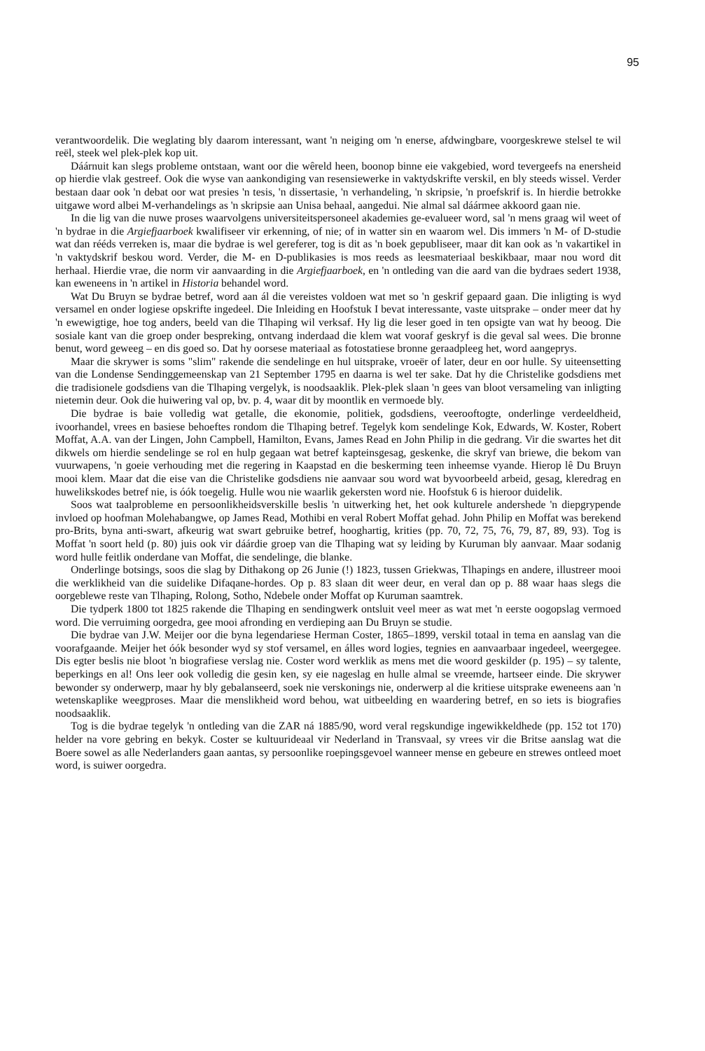95
verantwoordelik. Die weglating bly daarom interessant, want 'n neiging om 'n enerse, afdwingbare, voorgeskrewe stelsel te wil reël, steek wel plek-plek kop uit.
Dáárnuit kan slegs probleme ontstaan, want oor die wêreld heen, boonop binne eie vakgebied, word tevergeefs na enersheid op hierdie vlak gestreef. Ook die wyse van aankondiging van resensiewerke in vaktydskrifte verskil, en bly steeds wissel. Verder bestaan daar ook 'n debat oor wat presies 'n tesis, 'n dissertasie, 'n verhandeling, 'n skripsie, 'n proefskrif is. In hierdie betrokke uitgawe word albei M-verhandelings as 'n skripsie aan Unisa behaal, aangedui. Nie almal sal dáármee akkoord gaan nie.
In die lig van die nuwe proses waarvolgens universiteitspersoneel akademies ge-evalueer word, sal 'n mens graag wil weet of 'n bydrae in die Argiefjaarboek kwalifiseer vir erkenning, of nie; of in watter sin en waarom wel. Dis immers 'n M- of D-studie wat dan rééds verreken is, maar die bydrae is wel gereferer, tog is dit as 'n boek gepubliseer, maar dit kan ook as 'n vakartikel in 'n vaktydskrif beskou word. Verder, die M- en D-publikasies is mos reeds as leesmateriaal beskikbaar, maar nou word dit herhaal. Hierdie vrae, die norm vir aanvaarding in die Argiefjaarboek, en 'n ontleding van die aard van die bydraes sedert 1938, kan eweneens in 'n artikel in Historia behandel word.
Wat Du Bruyn se bydrae betref, word aan ál die vereistes voldoen wat met so 'n geskrif gepaard gaan. Die inligting is wyd versamel en onder logiese opskrifte ingedeel. Die Inleiding en Hoofstuk I bevat interessante, vaste uitsprake – onder meer dat hy 'n ewewigtige, hoe tog anders, beeld van die Tlhaping wil verksaf. Hy lig die leser goed in ten opsigte van wat hy beoog. Die sosiale kant van die groep onder bespreking, ontvang inderdaad die klem wat vooraf geskryf is die geval sal wees. Die bronne benut, word geweeg – en dis goed so. Dat hy oorsese materiaal as fotostatiese bronne geraadpleeg het, word aangeprys.
Maar die skrywer is soms "slim" rakende die sendelinge en hul uitsprake, vroeër of later, deur en oor hulle. Sy uiteensetting van die Londense Sendinggemeenskap van 21 September 1795 en daarna is wel ter sake. Dat hy die Christelike godsdiens met die tradisionele godsdiens van die Tlhaping vergelyk, is noodsaaklik. Plek-plek slaan 'n gees van bloot versameling van inligting nietemin deur. Ook die huiwering val op, bv. p. 4, waar dit by moontlik en vermoede bly.
Die bydrae is baie volledig wat getalle, die ekonomie, politiek, godsdiens, veerooftogte, onderlinge verdeeldheid, ivoorhandel, vrees en basiese behoeftes rondom die Tlhaping betref. Tegelyk kom sendelinge Kok, Edwards, W. Koster, Robert Moffat, A.A. van der Lingen, John Campbell, Hamilton, Evans, James Read en John Philip in die gedrang. Vir die swartes het dit dikwels om hierdie sendelinge se rol en hulp gegaan wat betref kapteinsgesag, geskenke, die skryf van briewe, die bekom van vuurwapens, 'n goeie verhouding met die regering in Kaapstad en die beskerming teen inheemse vyande. Hierop lê Du Bruyn mooi klem. Maar dat die eise van die Christelike godsdiens nie aanvaar sou word wat byvoorbeeld arbeid, gesag, kleredrag en huwelikskodes betref nie, is óók toegelig. Hulle wou nie waarlik gekersten word nie. Hoofstuk 6 is hieroor duidelik.
Soos wat taalprobleme en persoonlikheidsverskille beslis 'n uitwerking het, het ook kulturele andershede 'n diepgrypende invloed op hoofman Molehabangwe, op James Read, Mothibi en veral Robert Moffat gehad. John Philip en Moffat was berekend pro-Brits, byna anti-swart, afkeurig wat swart gebruike betref, hooghartig, krities (pp. 70, 72, 75, 76, 79, 87, 89, 93). Tog is Moffat 'n soort held (p. 80) juis ook vir dáárdie groep van die Tlhaping wat sy leiding by Kuruman bly aanvaar. Maar sodanig word hulle feitlik onderdane van Moffat, die sendelinge, die blanke.
Onderlinge botsings, soos die slag by Dithakong op 26 Junie (!) 1823, tussen Griekwas, Tlhapings en andere, illustreer mooi die werklikheid van die suidelike Difaqane-hordes. Op p. 83 slaan dit weer deur, en veral dan op p. 88 waar haas slegs die oorgeblewe reste van Tlhaping, Rolong, Sotho, Ndebele onder Moffat op Kuruman saamtrek.
Die tydperk 1800 tot 1825 rakende die Tlhaping en sendingwerk ontsluit veel meer as wat met 'n eerste oogopslag vermoed word. Die verruiming oorgedra, gee mooi afronding en verdieping aan Du Bruyn se studie.
Die bydrae van J.W. Meijer oor die byna legendariese Herman Coster, 1865–1899, verskil totaal in tema en aanslag van die voorafgaande. Meijer het óók besonder wyd sy stof versamel, en álles word logies, tegnies en aanvaarbaar ingedeel, weergegee. Dis egter beslis nie bloot 'n biografiese verslag nie. Coster word werklik as mens met die woord geskilder (p. 195) – sy talente, beperkings en al! Ons leer ook volledig die gesin ken, sy eie nageslag en hulle almal se vreemde, hartseer einde. Die skrywer bewonder sy onderwerp, maar hy bly gebalanseerd, soek nie verskonings nie, onderwerp al die kritiese uitsprake eweneens aan 'n wetenskaplike weegproses. Maar die menslikheid word behou, wat uitbeelding en waardering betref, en so iets is biografies noodsaaklik.
Tog is die bydrae tegelyk 'n ontleding van die ZAR ná 1885/90, word veral regskundige ingewikkeldhede (pp. 152 tot 170) helder na vore gebring en bekyk. Coster se kultuurideaal vir Nederland in Transvaal, sy vrees vir die Britse aanslag wat die Boere sowel as alle Nederlanders gaan aantas, sy persoonlike roepingsgevoel wanneer mense en gebeure en strewes ontleed moet word, is suiwer oorgedra.